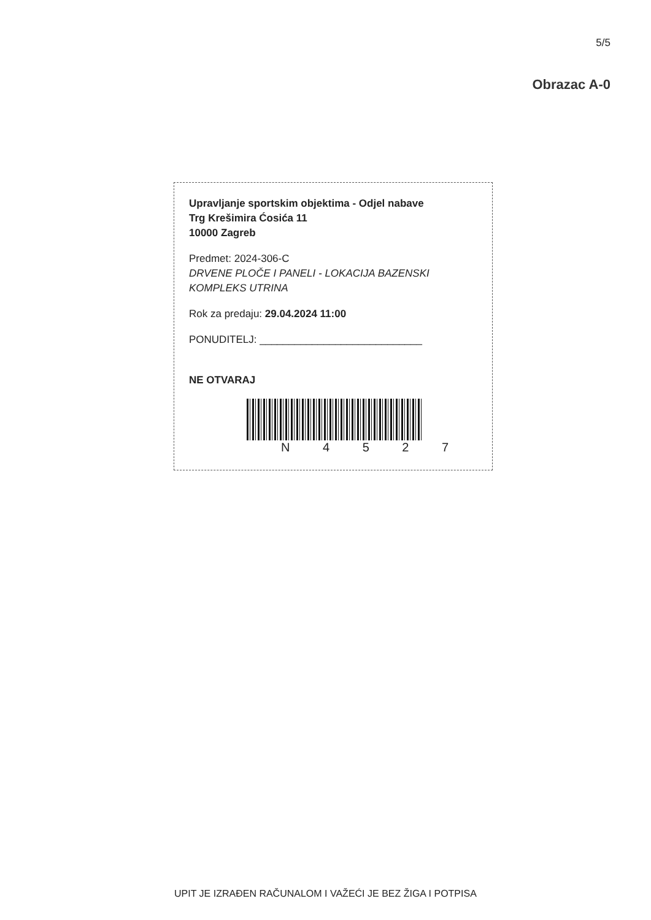5/5
Obrazac A-0
Upravljanje sportskim objektima - Odjel nabave
Trg Krešimira Ćosića 11
10000 Zagreb
Predmet: 2024-306-C
DRVENE PLOČE I PANELI - LOKACIJA BAZENSKI KOMPLEKS UTRINA
Rok za predaju: 29.04.2024 11:00
PONUDITELJ: ____________________________
NE OTVARAJ
N 4 5 2 7
UPIT JE IZRAĐEN RAČUNALOM I VAŽEĆI JE BEZ ŽIGA I POTPISA